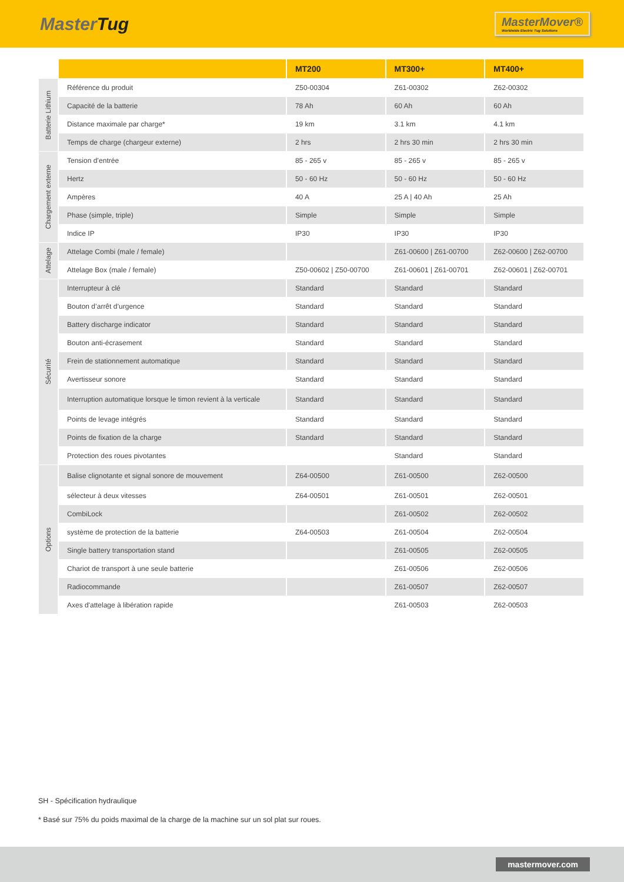MasterTug
MasterMover®
Worldwide Electric Tug Solutions
| | | MT200 | MT300+ | MT400+ |
| --- | --- | --- | --- | --- |
| Batterie Lithium | Référence du produit | Z50-00304 | Z61-00302 | Z62-00302 |
| | Capacité de la batterie | 78 Ah | 60 Ah | 60 Ah |
| | Distance maximale par charge* | 19 km | 3.1 km | 4.1 km |
| | Temps de charge (chargeur externe) | 2 hrs | 2 hrs 30 min | 2 hrs 30 min |
| Chargement externe | Tension d’entrée | 85 - 265 v | 85 - 265 v | 85 - 265 v |
| | Hertz | 50 - 60 Hz | 50 - 60 Hz | 50 - 60 Hz |
| | Ampères | 40 A | 25 A / 40 Ah | 25 Ah |
| | Phase (simple, triple) | Simple | Simple | Simple |
| | Indice IP | IP30 | IP30 | IP30 |
| Attelage | Attelage Combi (male / female) | | Z61-00600 / Z61-00700 | Z62-00600 / Z62-00700 |
| | Attelage Box (male / female) | Z50-00602 / Z50-00700 | Z61-00601 / Z61-00701 | Z62-00601 / Z62-00701 |
| Sécurité | Interrupteur à clé | Standard | Standard | Standard |
| | Bouton d’arrêt d’urgence | Standard | Standard | Standard |
| | Battery discharge indicator | Standard | Standard | Standard |
| | Bouton anti-écrasement | Standard | Standard | Standard |
| | Frein de stationnement automatique | Standard | Standard | Standard |
| | Avertisseur sonore | Standard | Standard | Standard |
| | Interruption automatique lorsque le timon revient à la verticale | Standard | Standard | Standard |
| | Points de levage intégrés | Standard | Standard | Standard |
| | Points de fixation de la charge | Standard | Standard | Standard |
| | Protection des roues pivotantes | | Standard | Standard |
| Options | Balise clignotante et signal sonore de mouvement | Z64-00500 | Z61-00500 | Z62-00500 |
| | sélecteur à deux vitesses | Z64-00501 | Z61-00501 | Z62-00501 |
| | CombiLock | | Z61-00502 | Z62-00502 |
| | système de protection de la batterie | Z64-00503 | Z61-00504 | Z62-00504 |
| | Single battery transportation stand | | Z61-00505 | Z62-00505 |
| | Chariot de transport à une seule batterie | | Z61-00506 | Z62-00506 |
| | Radiocommande | | Z61-00507 | Z62-00507 |
| | Axes d'attelage à libération rapide | | Z61-00503 | Z62-00503 |
SH - Spécification hydraulique
* Basé sur 75% du poids maximal de la charge de la machine sur un sol plat sur roues.
mastermover.com